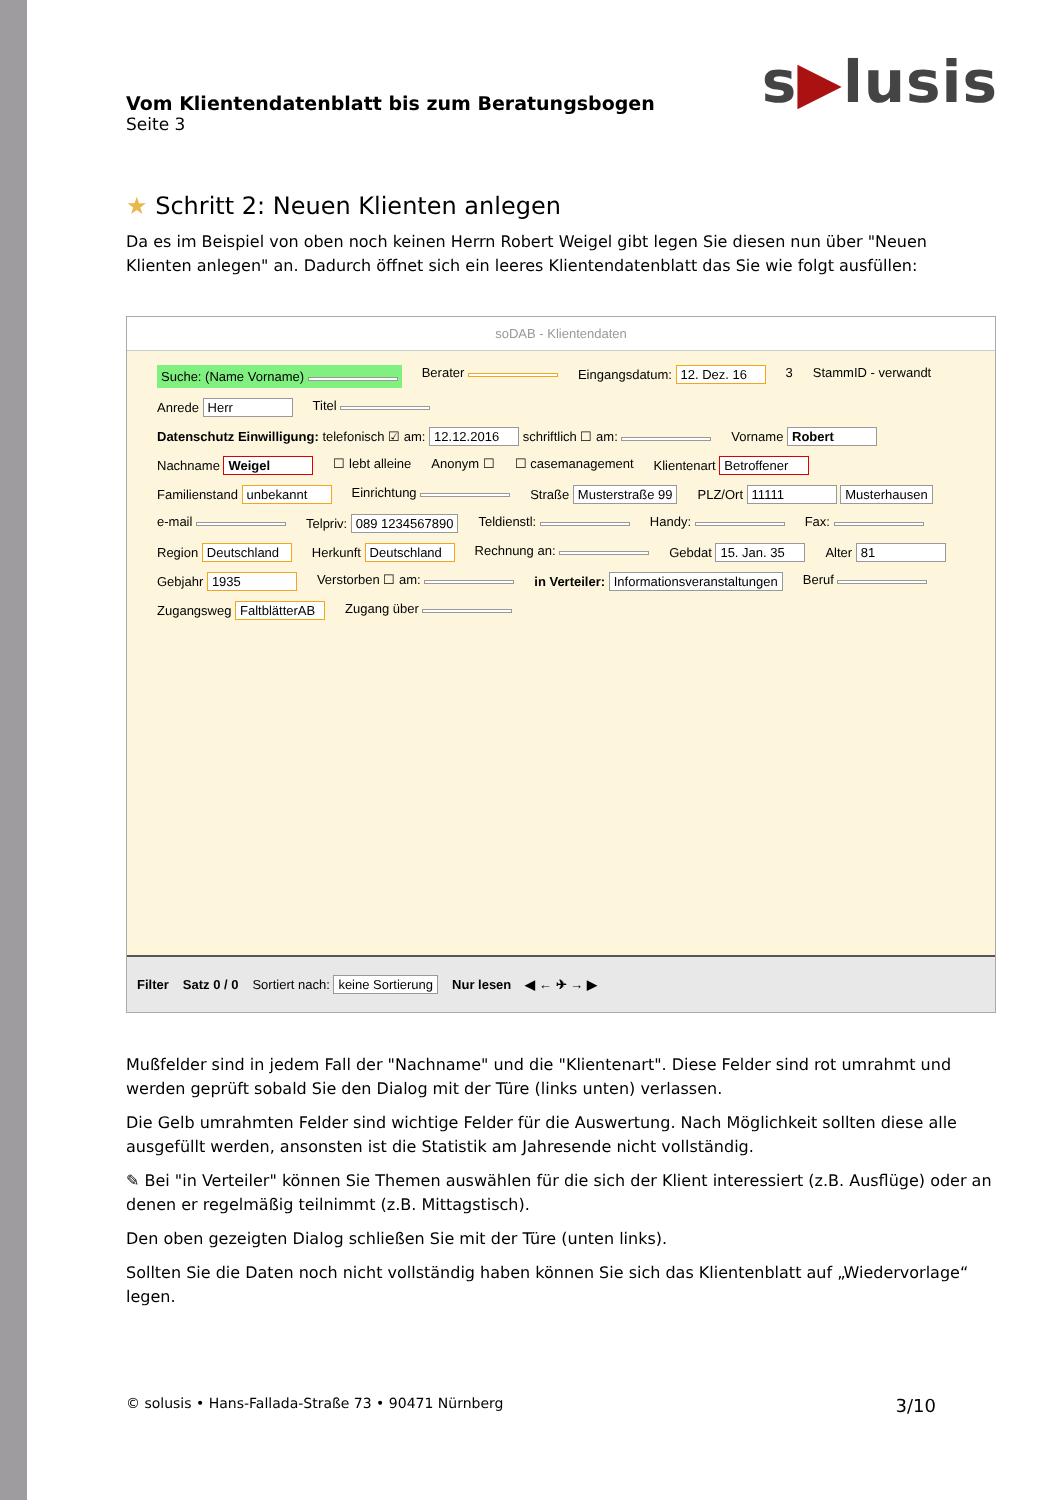s▶lusis
Vom Klientendatenblatt bis zum Beratungsbogen
Seite 3
★ Schritt 2: Neuen Klienten anlegen
Da es im Beispiel von oben noch keinen Herrn Robert Weigel gibt legen Sie diesen nun über "Neuen Klienten anlegen" an. Dadurch öffnet sich ein leeres Klientendatenblatt das Sie wie folgt ausfüllen:
soDAB - Klientendaten
Suche: (Name Vorname) Berater Eingangsdatum: 12. Dez. 16 3 StammID - verwandt Anrede Herr Titel Datenschutz Einwilligung: telefonisch ☑ am: 12.12.2016 schriftlich ☐ am: Vorname Robert Nachname Weigel ☐ lebt alleine Anonym ☐ ☐ casemanagement Klientenart Betroffener Familienstand unbekannt Einrichtung Straße Musterstraße 99 PLZ/Ort 11111 Musterhausen e-mail Telpriv: 089 1234567890 Teldienstl: Handy: Fax: Region Deutschland Herkunft Deutschland Rechnung an: Gebdat 15. Jan. 35 Alter 81 Gebjahr 1935 Verstorben ☐ am: in Verteiler: Informationsveranstaltungen Beruf Zugangsweg FaltblätterAB Zugang über
Filter Satz 0 / 0 Sortiert nach: keine Sortierung Nur lesen ◀ ← ✈ → ▶
Mußfelder sind in jedem Fall der "Nachname" und die "Klientenart". Diese Felder sind rot umrahmt und werden geprüft sobald Sie den Dialog mit der Türe (links unten) verlassen.
Die Gelb umrahmten Felder sind wichtige Felder für die Auswertung. Nach Möglichkeit sollten diese alle ausgefüllt werden, ansonsten ist die Statistik am Jahresende nicht vollständig.
✎ Bei "in Verteiler" können Sie Themen auswählen für die sich der Klient interessiert (z.B. Ausflüge) oder an denen er regelmäßig teilnimmt (z.B. Mittagstisch).
Den oben gezeigten Dialog schließen Sie mit der Türe (unten links).
Sollten Sie die Daten noch nicht vollständig haben können Sie sich das Klientenblatt auf „Wiedervorlage“ legen.
© solusis • Hans-Fallada-Straße 73 • 90471 Nürnberg 3/10